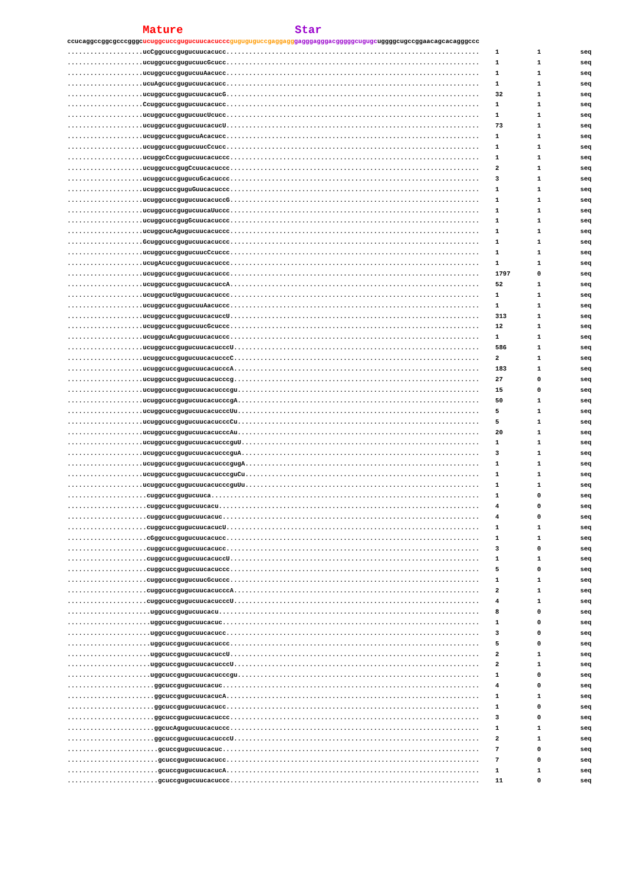Mature Star
| ccucaggccggcgcccgggc ucuggcuccgugucuucacuccc guguguguccgaggagg gagggagggacgggggcugugc uggggcugccggaacagcacagggccc | | | |
| ....................ucCggcuccgugucuucacucc................................................................... | 1 | 1 | seq |
| ....................ucuggcuccgugucuucGcucc................................................................... | 1 | 1 | seq |
| ....................ucuggcuccgugucuuAacucc................................................................... | 1 | 1 | seq |
| ....................ucuAgcuccgugucuucacucc................................................................... | 1 | 1 | seq |
| ....................ucuggcuccgugucuucacucG................................................................... | 32 | 1 | seq |
| ....................Ccuggcuccgugucuucacucc................................................................... | 1 | 1 | seq |
| ....................ucuggcuccgugucuucUcucc................................................................... | 1 | 1 | seq |
| ....................ucuggcuccgugucuucacucU................................................................... | 73 | 1 | seq |
| ....................ucuggcuccgugucuAcacucc................................................................... | 1 | 1 | seq |
| ....................ucuggcuccgugucuucCcucc................................................................... | 1 | 1 | seq |
| ....................ucuggcCccgugucuucacuccc.................................................................. | 1 | 1 | seq |
| ....................ucuggcuccgugCcuucacuccc.................................................................. | 2 | 1 | seq |
| ....................ucuggcuccgugucuGcacuccc.................................................................. | 3 | 1 | seq |
| ....................ucuggcuccguguGuucacuccc.................................................................. | 1 | 1 | seq |
| ....................ucuggcuccgugucuucacuccG.................................................................. | 1 | 1 | seq |
| ....................ucuggcuccgugucuucaUuccc.................................................................. | 1 | 1 | seq |
| ....................ucuggcuccgugGcuucacuccc.................................................................. | 1 | 1 | seq |
| ....................ucuggcucAgugucuucacuccc.................................................................. | 1 | 1 | seq |
| ....................Gcuggcuccgugucuucacuccc.................................................................. | 1 | 1 | seq |
| ....................ucuggcuccgugucuucCcuccc.................................................................. | 1 | 1 | seq |
| ....................ucugAcuccgugucuucacuccc.................................................................. | 1 | 1 | seq |
| ....................ucuggcuccgugucuucacuccc.................................................................. | 1797 | 0 | seq |
| ....................ucuggcuccgugucuucacuccA.................................................................. | 52 | 1 | seq |
| ....................ucuggcucUgugucuucacuccc.................................................................. | 1 | 1 | seq |
| ....................ucuggcuccgugucuuAacuccc.................................................................. | 1 | 1 | seq |
| ....................ucuggcuccgugucuucacuccU.................................................................. | 313 | 1 | seq |
| ....................ucuggcuccgugucuucGcuccc.................................................................. | 12 | 1 | seq |
| ....................ucuggcuAcgugucuucacuccc.................................................................. | 1 | 1 | seq |
| ....................ucuggcuccgugucuucacucccU................................................................. | 586 | 1 | seq |
| ....................ucuggcuccgugucuucacucccC................................................................. | 2 | 1 | seq |
| ....................ucuggcuccgugucuucacucccA................................................................. | 183 | 1 | seq |
| ....................ucuggcuccgugucuucacucccg................................................................. | 27 | 0 | seq |
| ....................ucuggcuccgugucuucacucccgu................................................................ | 15 | 0 | seq |
| ....................ucuggcuccgugucuucacucccgA................................................................ | 50 | 1 | seq |
| ....................ucuggcuccgugucuucacucccUu................................................................ | 5 | 1 | seq |
| ....................ucuggcuccgugucuucacucccCu................................................................ | 5 | 1 | seq |
| ....................ucuggcuccgugucuucacucccAu................................................................ | 20 | 1 | seq |
| ....................ucuggcuccgugucuucacucccguU............................................................... | 1 | 1 | seq |
| ....................ucuggcuccgugucuucacucccguA............................................................... | 3 | 1 | seq |
| ....................ucuggcuccgugucuucacucccgugA.............................................................. | 1 | 1 | seq |
| ....................ucuggcuccgugucuucacucccguCu.............................................................. | 1 | 1 | seq |
| ....................ucuggcuccgugucuucacucccguUu.............................................................. | 1 | 1 | seq |
| .....................cuggcuccgugucuuca....................................................................... | 1 | 0 | seq |
| .....................cuggcuccgugucuucacu..................................................................... | 4 | 0 | seq |
| .....................cuggcuccgugucuucacuc.................................................................... | 4 | 0 | seq |
| .....................cuggcuccgugucuucacucU................................................................... | 1 | 1 | seq |
| .....................cGggcuccgugucuucacucc................................................................... | 1 | 1 | seq |
| .....................cuggcuccgugucuucacucc................................................................... | 3 | 0 | seq |
| .....................cuggcuccgugucuucacuccU.................................................................. | 1 | 1 | seq |
| .....................cuggcuccgugucuucacuccc.................................................................. | 5 | 0 | seq |
| .....................cuggcuccgugucuucGcuccc.................................................................. | 1 | 1 | seq |
| .....................cuggcuccgugucuucacucccA................................................................. | 2 | 1 | seq |
| .....................cuggcuccgugucuucacucccU................................................................. | 4 | 1 | seq |
| ......................uggcuccgugucuucacu..................................................................... | 8 | 0 | seq |
| ......................uggcuccgugucuucacuc.................................................................... | 1 | 0 | seq |
| ......................uggcuccgugucuucacucc................................................................... | 3 | 0 | seq |
| ......................uggcuccgugucuucacuccc.................................................................. | 5 | 0 | seq |
| ......................uggcuccgugucuucacuccU.................................................................. | 2 | 1 | seq |
| ......................uggcuccgugucuucacucccU................................................................. | 2 | 1 | seq |
| ......................uggcuccgugucuucacucccgu................................................................ | 1 | 0 | seq |
| .......................ggcuccgugucuucacuc.................................................................... | 4 | 0 | seq |
| .......................ggcuccgugucuucacucA................................................................... | 1 | 1 | seq |
| .......................ggcuccgugucuucacucc................................................................... | 1 | 0 | seq |
| .......................ggcuccgugucuucacuccc.................................................................. | 3 | 0 | seq |
| .......................ggcucAgugucuucacuccc.................................................................. | 1 | 1 | seq |
| .......................ggcuccgugucuucacucccU................................................................. | 2 | 1 | seq |
| ........................gcuccgugucuucacuc.................................................................... | 7 | 0 | seq |
| ........................gcuccgugucuucacucc................................................................... | 7 | 0 | seq |
| ........................gcuccgugucuucacucA................................................................... | 1 | 1 | seq |
| ........................gcuccgugucuucacuccc.................................................................. | 11 | 0 | seq |